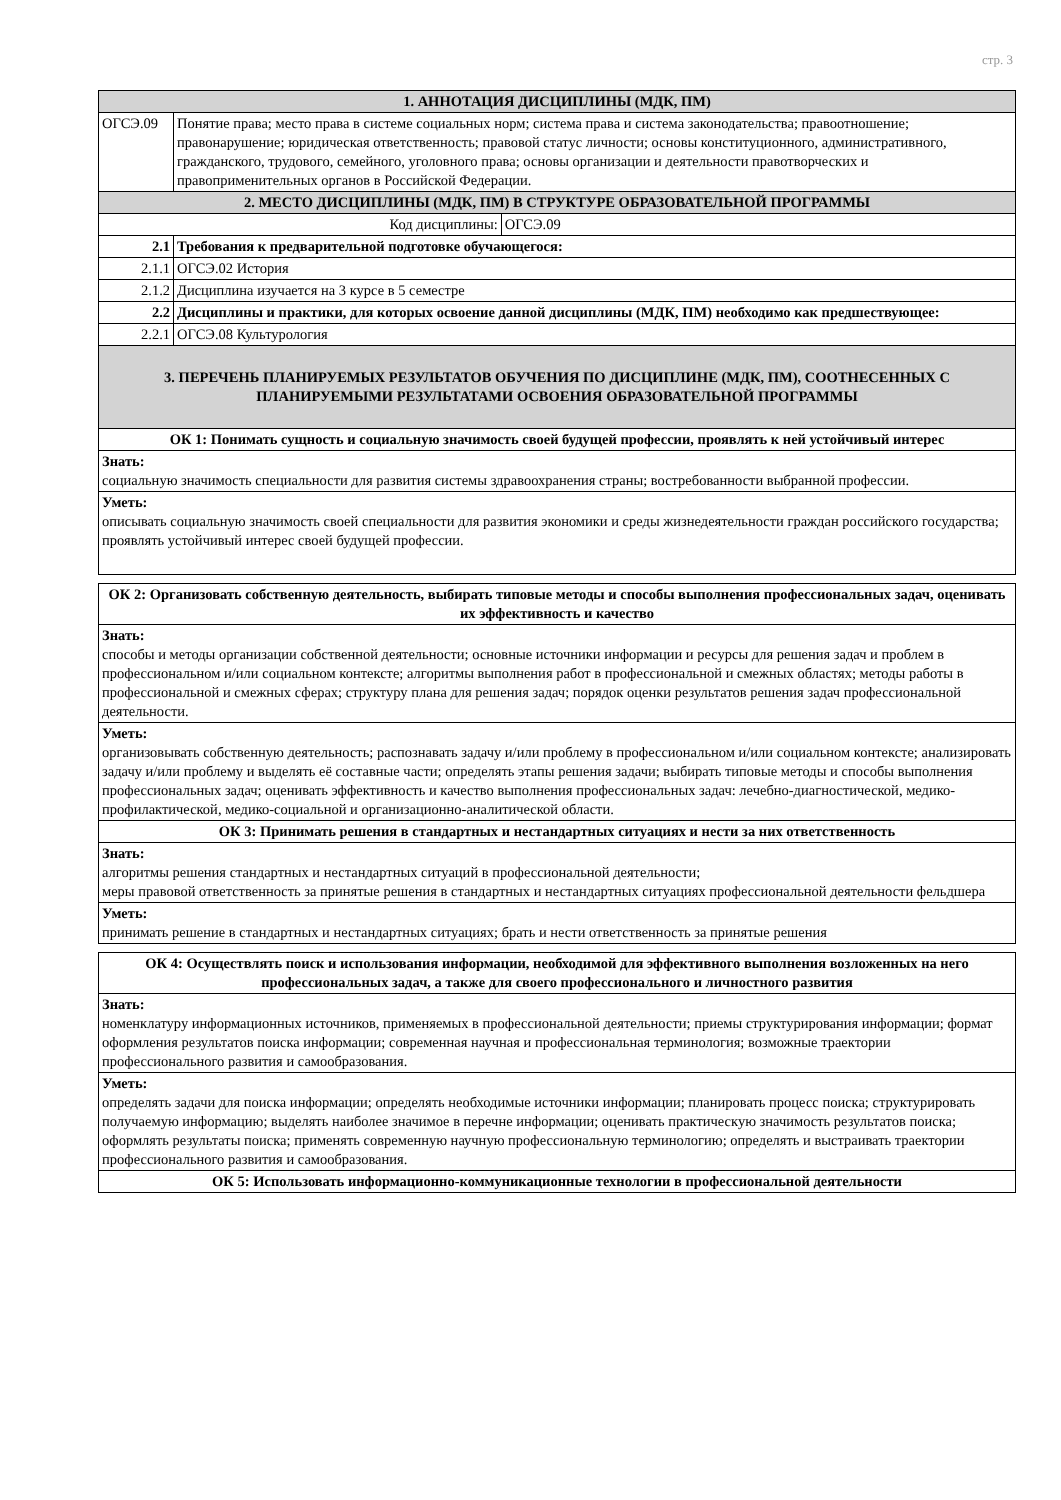стр. 3
| 1. АННОТАЦИЯ ДИСЦИПЛИНЫ (МДК, ПМ) | | |
| ОГСЭ.09 | Понятие права; место права в системе социальных норм; система права и система законодательства; правоотношение; правонарушение; юридическая ответственность; правовой статус личности; основы конституционного, административного, гражданского, трудового, семейного, уголовного права; основы организации и деятельности правотворческих и правоприменительных органов в Российской Федерации. | |
| 2. МЕСТО ДИСЦИПЛИНЫ (МДК, ПМ) В СТРУКТУРЕ ОБРАЗОВАТЕЛЬНОЙ ПРОГРАММЫ | | |
| Код дисциплины: | | ОГСЭ.09 |
| 2.1 | Требования к предварительной подготовке обучающегося: | |
| 2.1.1 | ОГСЭ.02 История | |
| 2.1.2 | Дисциплина изучается на 3 курсе в 5 семестре | |
| 2.2 | Дисциплины и практики, для которых освоение данной дисциплины (МДК, ПМ) необходимо как предшествующее: | |
| 2.2.1 | ОГСЭ.08 Культурология | |
| 3. ПЕРЕЧЕНЬ ПЛАНИРУЕМЫХ РЕЗУЛЬТАТОВ ОБУЧЕНИЯ ПО ДИСЦИПЛИНЕ (МДК, ПМ), СООТНЕСЕННЫХ С ПЛАНИРУЕМЫМИ РЕЗУЛЬТАТАМИ ОСВОЕНИЯ ОБРАЗОВАТЕЛЬНОЙ ПРОГРАММЫ | | |
| ОК 1: Понимать сущность и социальную значимость своей будущей профессии, проявлять к ней устойчивый интерес | | |
| Знать: социальную значимость специальности для развития системы здравоохранения страны; востребованности выбранной профессии. | | |
| Уметь: описывать социальную значимость своей специальности для развития экономики и среды жизнедеятельности граждан российского государства; проявлять устойчивый интерес своей будущей профессии. | | |
| ОК 2: Организовать собственную деятельность, выбирать типовые методы и способы выполнения профессиональных задач, оценивать их эффективность и качество |
| Знать: способы и методы организации собственной деятельности; основные источники информации и ресурсы для решения задач и проблем в профессиональном и/или социальном контексте; алгоритмы выполнения работ в профессиональной и смежных областях; методы работы в профессиональной и смежных сферах; структуру плана для решения задач; порядок оценки результатов решения задач профессиональной деятельности. |
| Уметь: организовывать собственную деятельность; распознавать задачу и/или проблему в профессиональном и/или социальном контексте; анализировать задачу и/или проблему и выделять её составные части; определять этапы решения задачи; выбирать типовые методы и способы выполнения профессиональных задач; оценивать эффективность и качество выполнения профессиональных задач: лечебно-диагностической, медико-профилактической, медико-социальной и организационно-аналитической области. |
| ОК 3: Принимать решения в стандартных и нестандартных ситуациях и нести за них ответственность |
| Знать: алгоритмы решения стандартных и нестандартных ситуаций в профессиональной деятельности; меры правовой ответственность за принятые решения в стандартных и нестандартных ситуациях профессиональной деятельности фельдшера |
| Уметь: принимать решение в стандартных и нестандартных ситуациях; брать и нести ответственность за принятые решения |
| ОК 4: Осуществлять поиск и использования информации, необходимой для эффективного выполнения возложенных на него профессиональных задач, а также для своего профессионального и личностного развития |
| Знать: номенклатуру информационных источников, применяемых в профессиональной деятельности; приемы структурирования информации; формат оформления результатов поиска информации; современная научная и профессиональная терминология; возможные траектории профессионального развития и самообразования. |
| Уметь: определять задачи для поиска информации; определять необходимые источники информации; планировать процесс поиска; структурировать получаемую информацию; выделять наиболее значимое в перечне информации; оценивать практическую значимость результатов поиска; оформлять результаты поиска; применять современную научную профессиональную терминологию; определять и выстраивать траектории профессионального развития и самообразования. |
| ОК 5: Использовать информационно-коммуникационные технологии в профессиональной деятельности |